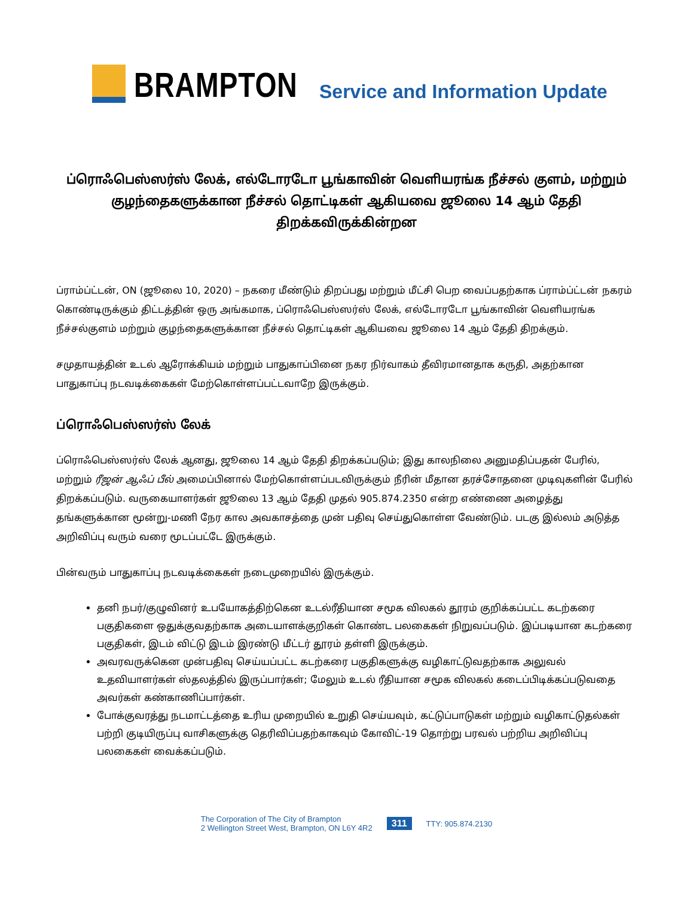BRAMPTON
Service and Information Update
ப்ரொஃபெஸ்ஸர்ஸ் லேக், எல்டோரடோ பூங்காவின் வெளியரங்க நீச்சல் குளம், மற்றும் குழந்தைகளுக்கான நீச்சல் தொட்டிகள் ஆகியவை ஜூலை 14 ஆம் தேதி திறக்கவிருக்கின்றன
ப்ராம்ப்ட்டன், ON (ஜூலை 10, 2020) – நகரை மீண்டும் திறப்பது மற்றும் மீட்சி பெற வைப்பதற்காக ப்ராம்ப்ட்டன் நகரம் கொண்டிருக்கும் திட்டத்தின் ஒரு அங்கமாக, ப்ரொஃபெஸ்ஸர்ஸ் லேக், எல்டோரடோ பூங்காவின் வெளியரங்க நீச்சல்குளம் மற்றும் குழந்தைகளுக்கான நீச்சல் தொட்டிகள் ஆகியவை ஜூலை 14 ஆம் தேதி திறக்கும்.
சமுதாயத்தின் உடல் ஆரோக்கியம் மற்றும் பாதுகாப்பினை நகர நிர்வாகம் தீவிரமானதாக கருதி, அதற்கான பாதுகாப்பு நடவடிக்கைகள் மேற்கொள்ளப்பட்டவாறே இருக்கும்.
ப்ரொஃபெஸ்ஸர்ஸ் லேக்
ப்ரொஃபெஸ்ஸர்ஸ் லேக் ஆனது, ஜூலை 14 ஆம் தேதி திறக்கப்படும்; இது காலநிலை அனுமதிப்பதன் பேரில், மற்றும் ரீஜன் ஆஃப் பீல் அமைப்பினால் மேற்கொள்ளப்படவிருக்கும் நீரின் மீதான தரச்சோதனை முடிவுகளின் பேரில் திறக்கப்படும். வருகையாளர்கள் ஜூலை 13 ஆம் தேதி முதல் 905.874.2350 என்ற எண்ணை அழைத்து தங்களுக்கான மூன்று-மணி நேர கால அவகாசத்தை முன் பதிவு செய்துகொள்ள வேண்டும். படகு இல்லம் அடுத்த அறிவிப்பு வரும் வரை மூடப்பட்டே இருக்கும்.
பின்வரும் பாதுகாப்பு நடவடிக்கைகள் நடைமுறையில் இருக்கும்.
தனி நபர்/குழுவினர் உபயோகத்திற்கென உடல்ரீதியான சமூக விலகல் தூரம் குறிக்கப்பட்ட கடற்கரை பகுதிகளை ஒதுக்குவதற்காக அடையாளக்குறிகள் கொண்ட பலகைகள் நிறுவப்படும். இப்படியான கடற்கரை பகுதிகள், இடம் விட்டு இடம் இரண்டு மீட்டர் தூரம் தள்ளி இருக்கும்.
அவரவருக்கென முன்பதிவு செய்யப்பட்ட கடற்கரை பகுதிகளுக்கு வழிகாட்டுவதற்காக அலுவல் உதவியாளர்கள் ஸ்தலத்தில் இருப்பார்கள்; மேலும் உடல் ரீதியான சமூக விலகல் கடைப்பிடிக்கப்படுவதை அவர்கள் கண்காணிப்பார்கள்.
போக்குவரத்து நடமாட்டத்தை உரிய முறையில் உறுதி செய்யவும், கட்டுப்பாடுகள் மற்றும் வழிகாட்டுதல்கள் பற்றி குடியிருப்பு வாசிகளுக்கு தெரிவிப்பதற்காகவும் கோவிட்-19 தொற்று பரவல் பற்றிய அறிவிப்பு பலகைகள் வைக்கப்படும்.
The Corporation of The City of Brampton
2 Wellington Street West, Brampton, ON L6Y 4R2
311
TTY: 905.874.2130